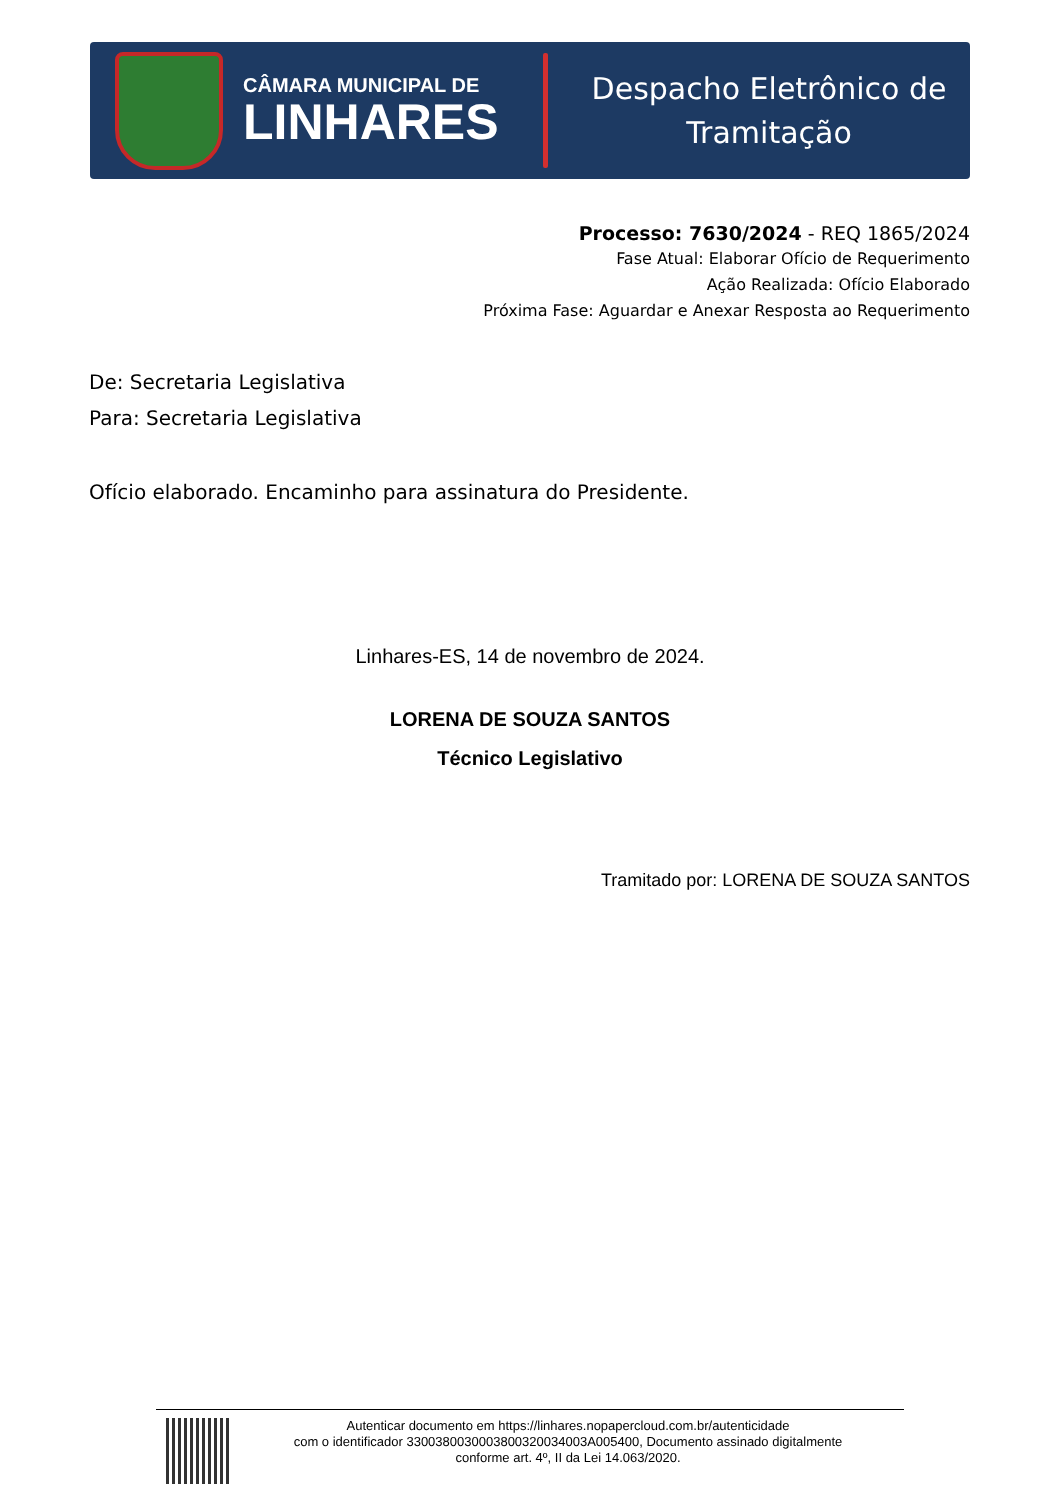CÂMARA MUNICIPAL DE
LINHARES
Despacho Eletrônico de
Tramitação
Processo: 7630/2024 - REQ 1865/2024
Fase Atual: Elaborar Ofício de Requerimento
Ação Realizada: Ofício Elaborado
Próxima Fase: Aguardar e Anexar Resposta ao Requerimento
De: Secretaria Legislativa
Para: Secretaria Legislativa
Ofício elaborado. Encaminho para assinatura do Presidente.
Linhares-ES, 14 de novembro de 2024.
LORENA DE SOUZA SANTOS
Técnico Legislativo
Tramitado por: LORENA DE SOUZA SANTOS
Autenticar documento em https://linhares.nopapercloud.com.br/autenticidade
com o identificador 3300380030003800320034003A005400, Documento assinado digitalmente
conforme art. 4º, II da Lei 14.063/2020.